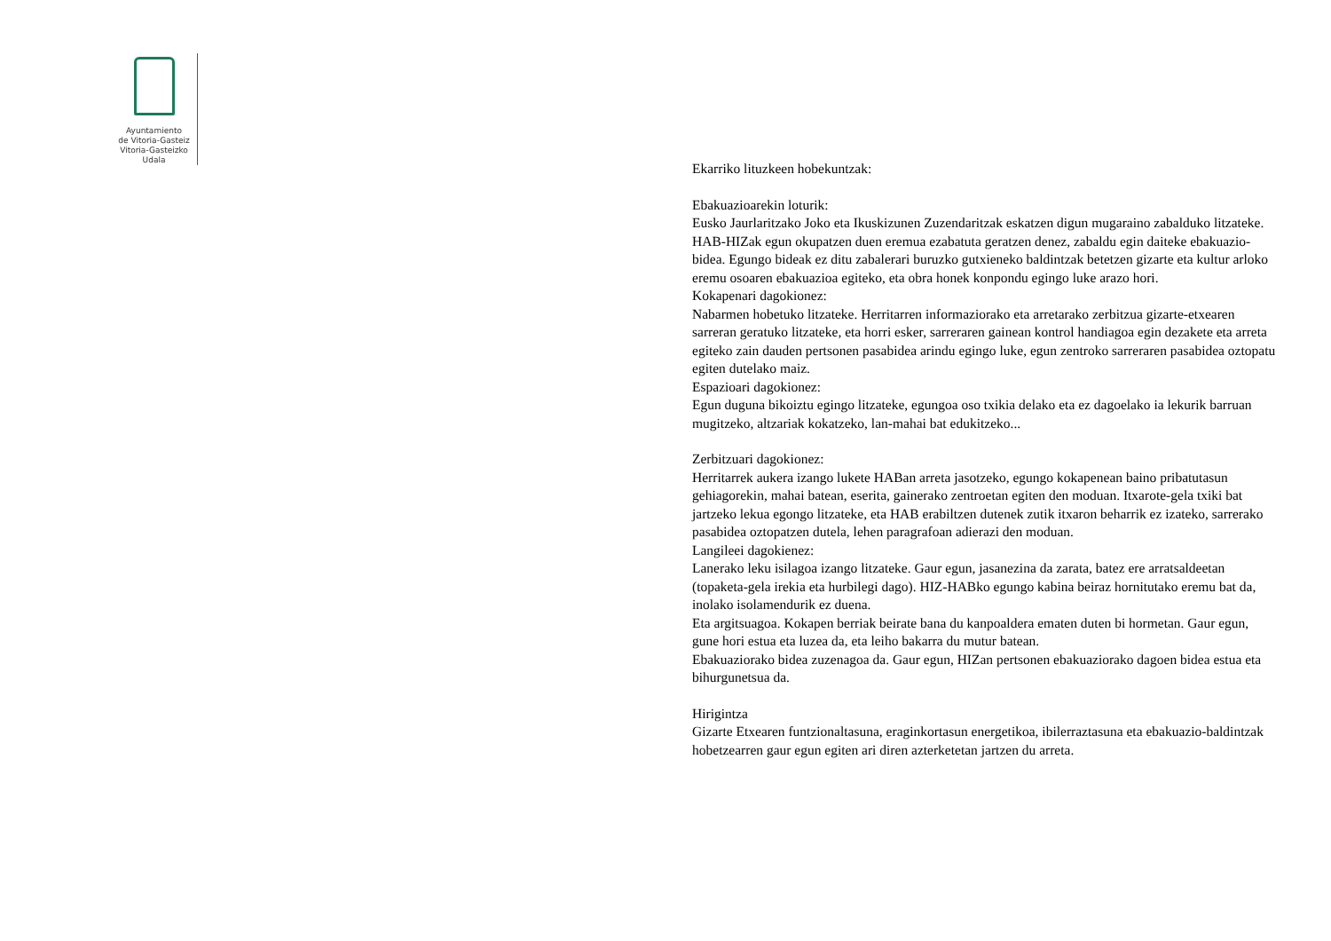Ayuntamiento
de Vitoria-Gasteiz
Vitoria-Gasteizko
Udala
Ekarriko lituzkeen hobekuntzak:
Ebakuazioarekin loturik:
Eusko Jaurlaritzako Joko eta Ikuskizunen Zuzendaritzak eskatzen digun mugaraino zabalduko litzateke. HAB-HIZak egun okupatzen duen eremua ezabatuta geratzen denez, zabaldu egin daiteke ebakuazio-bidea. Egungo bideak ez ditu zabalerari buruzko gutxieneko baldintzak betetzen gizarte eta kultur arloko eremu osoaren ebakuazioa egiteko, eta obra honek konpondu egingo luke arazo hori.
Kokapenari dagokionez:
Nabarmen hobetuko litzateke. Herritarren informaziorako eta arretarako zerbitzua gizarte-etxearen sarreran geratuko litzateke, eta horri esker, sarreraren gainean kontrol handiagoa egin dezakete eta arreta egiteko zain dauden pertsonen pasabidea arindu egingo luke, egun zentroko sarreraren pasabidea oztopatu egiten dutelako maiz.
Espazioari dagokionez:
Egun duguna bikoiztu egingo litzateke, egungoa oso txikia delako eta ez dagoelako ia lekurik barruan mugitzeko, altzariak kokatzeko, lan-mahai bat edukitzeko...
Zerbitzuari dagokionez:
Herritarrek aukera izango lukete HABan arreta jasotzeko, egungo kokapenean baino pribatutasun gehiagorekin, mahai batean, eserita, gainerako zentroetan egiten den moduan. Itxarote-gela txiki bat jartzeko lekua egongo litzateke, eta HAB erabiltzen dutenek zutik itxaron beharrik ez izateko, sarrerako pasabidea oztopatzen dutela, lehen paragrafoan adierazi den moduan.
Langileei dagokienez:
Lanerako leku isilagoa izango litzateke. Gaur egun, jasanezina da zarata, batez ere arratsaldeetan (topaketa-gela irekia eta hurbilegi dago). HIZ-HABko egungo kabina beiraz hornitutako eremu bat da, inolako isolamendurik ez duena.
Eta argitsuagoa. Kokapen berriak beirate bana du kanpoaldera ematen duten bi hormetan. Gaur egun, gune hori estua eta luzea da, eta leiho bakarra du mutur batean.
Ebakuaziorako bidea zuzenagoa da. Gaur egun, HIZan pertsonen ebakuaziorako dagoen bidea estua eta bihurgunetsua da.
Hirigintza
Gizarte Etxearen funtzionaltasuna, eraginkortasun energetikoa, ibilerraztasuna eta ebakuazio-baldintzak hobetzearren gaur egun egiten ari diren azterketetan jartzen du arreta.